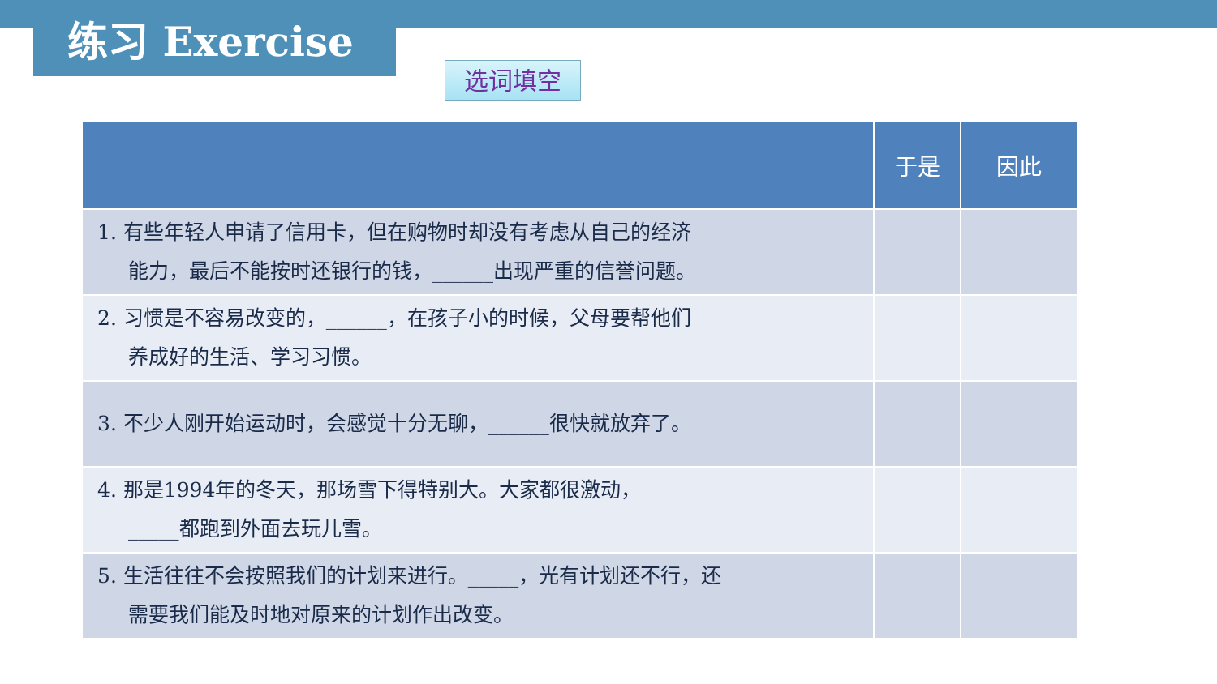练习 Exercise 选词填空
| | 于是 | 因此 |
| --- | --- | --- |
| 1. 有些年轻人申请了信用卡，但在购物时却没有考虑从自己的经济 能力，最后不能按时还银行的钱，______出现严重的信誉问题。 | | |
| 2. 习惯是不容易改变的，______，在孩子小的时候，父母要帮他们 养成好的生活、学习习惯。 | | |
| 3. 不少人刚开始运动时，会感觉十分无聊，______很快就放弃了。 | | |
| 4. 那是1994年的冬天，那场雪下得特别大。大家都很激动， _____都跑到外面去玩儿雪。 | | |
| 5. 生活往往不会按照我们的计划来进行。_____，光有计划还不行，还 需要我们能及时地对原来的计划作出改变。 | | |